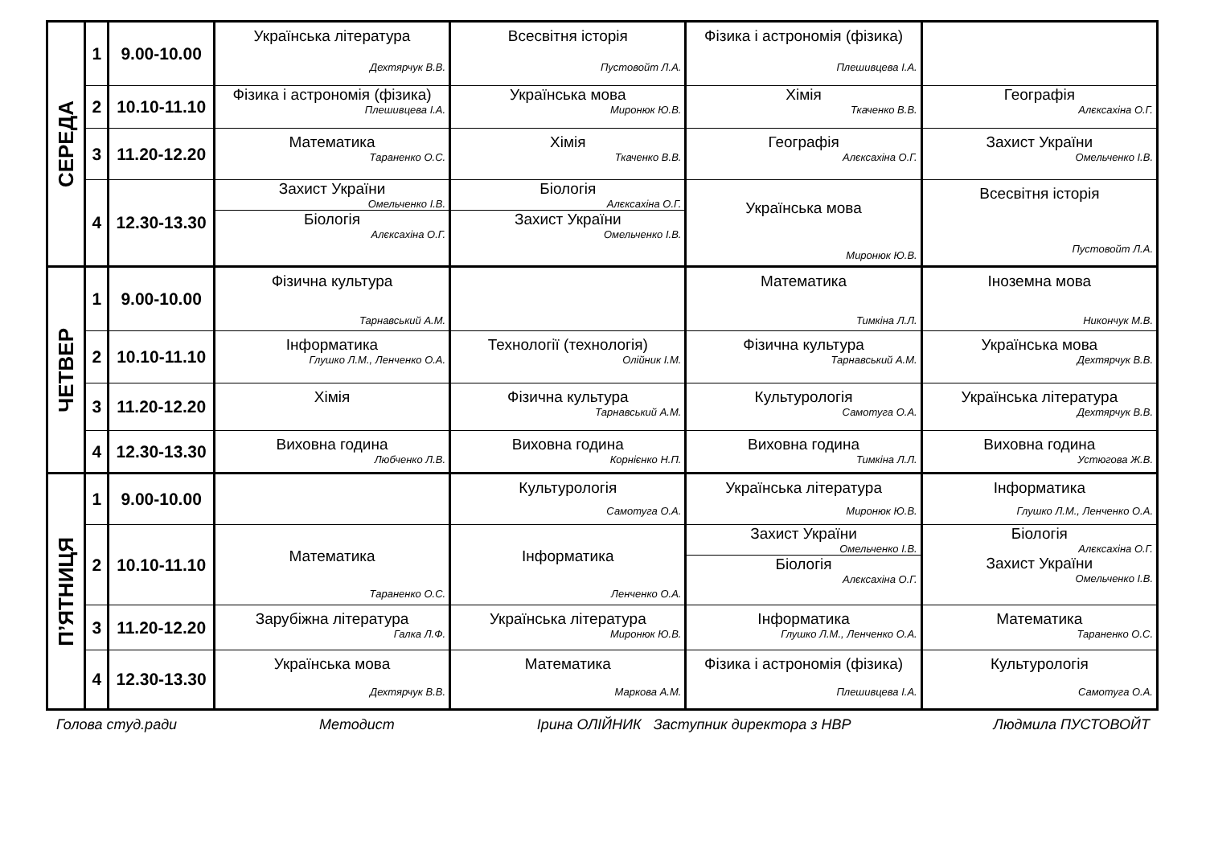| СЕРЕДА | 1 | 9.00-10.00 | Українська література Дехтярчук В.В. | Всесвітня історія Пустовойт Л.А. | Фізика і астрономія (фізика) Плешивцева І.А. | |
| | 2 | 10.10-11.10 | Фізика і астрономія (фізика) Плешивцева І.А. | Українська мова Миронюк Ю.В. | Хімія Ткаченко В.В. | Географія Алєксахіна О.Г. |
| | 3 | 11.20-12.20 | Математика Тараненко О.С. | Хімія Ткаченко В.В. | Географія Алєксахіна О.Г. | Захист України Омельченко І.В. |
| | 4 | 12.30-13.30 | Захист України Омельченко І.В. Біологія Алєксахіна О.Г. | Біологія Алєксахіна О.Г. Захист України Омельченко І.В. | Українська мова Миронюк Ю.В. | Всесвітня історія Пустовойт Л.А. |
| ЧЕТВЕР | 1 | 9.00-10.00 | Фізична культура Тарнавський А.М. | | Математика Тимкіна Л.Л. | Іноземна мова Никончук М.В. |
| | 2 | 10.10-11.10 | Інформатика Глушко Л.М., Ленченко О.А. | Технології (технологія) Олійник І.М. | Фізична культура Тарнавський А.М. | Українська мова Дехтярчук В.В. |
| | 3 | 11.20-12.20 | Хімія | Фізична культура Тарнавський А.М. | Культурологія Самотуга О.А. | Українська література Дехтярчук В.В. |
| | 4 | 12.30-13.30 | Виховна година Любченко Л.В. | Виховна година Корнієнко Н.П. | Виховна година Тимкіна Л.Л. | Виховна година Устюгова Ж.В. |
| П’ЯТНИЦЯ | 1 | 9.00-10.00 | | Культурологія Самотуга О.А. | Українська література Миронюк Ю.В. | Інформатика Глушко Л.М., Ленченко О.А. |
| | 2 | 10.10-11.10 | Математика Тараненко О.С. | Інформатика Ленченко О.А. | Захист України Омельченко І.В. Біологія Алєксахіна О.Г. | Біологія Алєксахіна О.Г. Захист України Омельченко І.В. |
| | 3 | 11.20-12.20 | Зарубіжна література Галка Л.Ф. | Українська література Миронюк Ю.В. | Інформатика Глушко Л.М., Ленченко О.А. | Математика Тараненко О.С. |
| | 4 | 12.30-13.30 | Українська мова Дехтярчук В.В. | Математика Маркова А.М. | Фізика і астрономія (фізика) Плешивцева І.А. | Культурологія Самотуга О.А. |
Голова студ.ради Методист Ірина ОЛІЙНИК Заступник директора з НВР Людмила ПУСТОВОЙТ